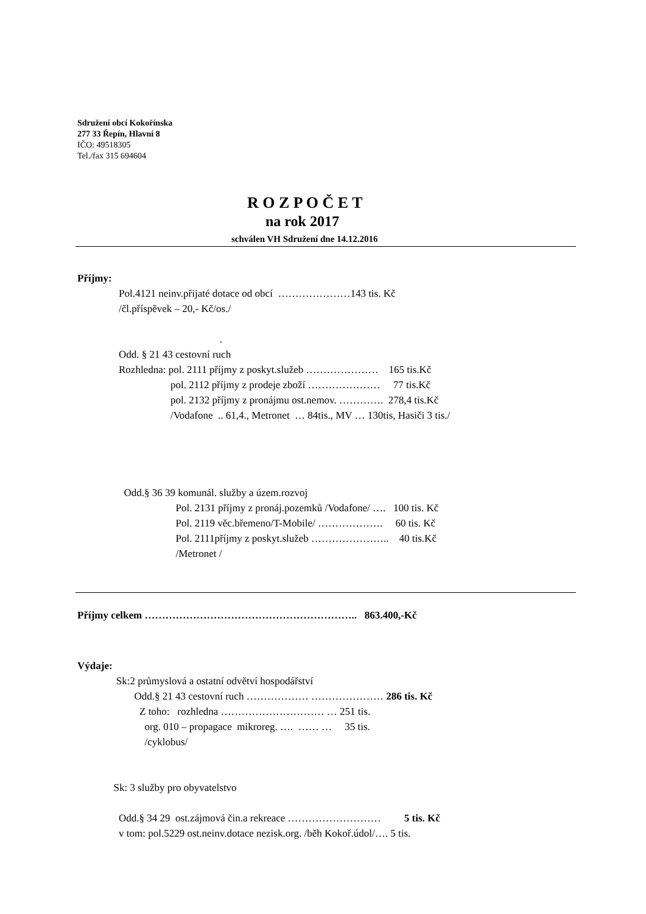Sdružení obcí Kokořínska
277 33 Řepín, Hlavní 8
IČO: 49518305
Tel./fax 315 694604
R O Z P O Č E T
na rok 2017
schválen VH Sdružení dne 14.12.2016
Příjmy:
Pol.4121 neinv.přijaté dotace od obcí …………………143 tis. Kč
/čl.příspěvek – 20,- Kč/os./
.
Odd. § 21 43 cestovní ruch
Rozhledna: pol. 2111 příjmy z poskyt.služeb ………………… 165 tis.Kč
pol. 2112 příjmy z prodeje zboží ………………… 77 tis.Kč
pol. 2132 příjmy z pronájmu ost.nemov. …………. 278,4 tis.Kč
/Vodafone .. 61,4., Metronet … 84tis., MV … 130tis, Hasiči 3 tis./
Odd.§ 36 39 komunál. služby a územ.rozvoj
Pol. 2131 příjmy z pronáj.pozemků /Vodafone/ …. 100 tis. Kč
Pol. 2119 věc.břemeno/T-Mobile/ ………………. 60 tis. Kč
Pol. 2111příjmy z poskyt.služeb ………………….. 40 tis.Kč
/Metronet /
Příjmy celkem …………………………………………………….. 863.400,-Kč
Výdaje:
Sk:2 průmyslová a ostatní odvětví hospodářství
Odd.§ 21 43 cestovní ruch ……………… ………………… 286 tis. Kč
Z toho: rozhledna ………………………… … 251 tis.
org. 010 – propagace mikroreg. …. …… … 35 tis.
/cyklobus/
Sk: 3 služby pro obyvatelstvo
Odd.§ 34 29 ost.zájmová čin.a rekreace ……………………… 5 tis. Kč
v tom: pol.5229 ost.neinv.dotace nezisk.org. /běh Kokoř.údol/…. 5 tis.